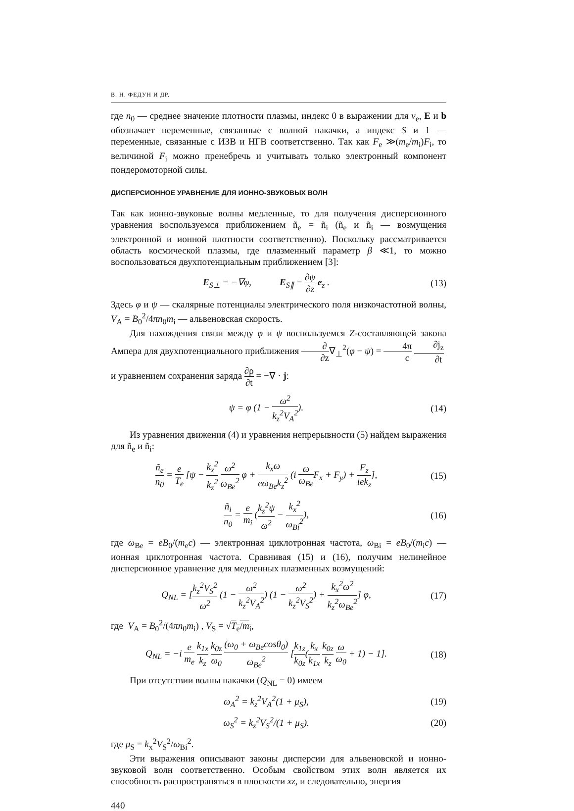В. Н. ФЕДУН И ДР.
где n<sub>0</sub> — среднее значение плотности плазмы, индекс 0 в выражении для v<sub>e</sub>, E и b обозначает переменные, связанные с волной накачки, а индекс S и 1 — переменные, связанные с ИЗВ и НГВ соответственно. Так как F<sub>e</sub> ≫(m<sub>e</sub>/m<sub>i</sub>)F<sub>i</sub>, то величиной F<sub>i</sub> можно пренебречь и учитывать только электронный компонент пондеромоторной силы.
ДИСПЕРСИОННОЕ УРАВНЕНИЕ ДЛЯ ИОННО-ЗВУКОВЫХ ВОЛН
Так как ионно-звуковые волны медленные, то для получения дисперсионного уравнения воспользуемся приближением ñ<sub>e</sub> = ñ<sub>i</sub> (ñ<sub>e</sub> и ñ<sub>i</sub> — возмущения электронной и ионной плотности соответственно). Поскольку рассматривается область космической плазмы, где плазменный параметр β ≪1, то можно воспользоваться двухпотенциальным приближением [3]:
E<sub>S⊥</sub> = −∇φ, E<sub>S∥</sub> = ∂ψ ∂z e<sub>z</sub> .
(13)
Здесь φ и ψ — скалярные потенциалы электрического поля низкочастотной волны, V<sub>A</sub> = B<sub>0</sub><sup>2</sup>/4πn<sub>0</sub>m<sub>i</sub> — альвеновская скорость.
Для нахождения связи между φ и ψ воспользуемся Z-составляющей закона Ампера для двухпотенциального приближения ∂ ∂z∇<sub>⊥</sub><sup>2</sup>(φ − ψ) = 4π c ∂j<sub>z</sub> ∂t
и уравнением сохранения заряда ∂ρ ∂t = −∇ · j:
ψ = φ (1 − ω<sup>2</sup> k<sub>z</sub><sup>2</sup>V<sub>A</sub><sup>2</sup>). (14)
Из уравнения движения (4) и уравнения непрерывности (5) найдем выражения для ñ<sub>e</sub> и ñ<sub>i</sub>:
ñ<sub>e</sub> n<sub>0</sub> = e T<sub>e</sub> [ψ − k<sub>x</sub><sup>2</sup> k<sub>z</sub><sup>2</sup> ω<sup>2</sup> ω<sub>Be</sub><sup>2</sup> φ + k<sub>x</sub>ω eω<sub>Be</sub>k<sub>z</sub><sup>2</sup> (i ω ω<sub>Be</sub> F<sub>x</sub> + F<sub>y</sub>) + F<sub>z</sub> iek<sub>z</sub>],
(15)
ñ<sub>i</sub> n<sub>0</sub> = e m<sub>i</sub> (k<sub>z</sub><sup>2</sup>ψ ω<sup>2</sup> − k<sub>x</sub><sup>2</sup> ω<sub>Bi</sub><sup>2</sup>),
(16)
где ω<sub>Be</sub> = eB<sub>0</sub>/(m<sub>e</sub>c) — электронная циклотронная частота, ω<sub>Bi</sub> = eB<sub>0</sub>/(m<sub>i</sub>c) — ионная циклотронная частота. Сравнивая (15) и (16), получим нелинейное дисперсионное уравнение для медленных плазменных возмущений:
Q<sub>NL</sub> = [k<sub>z</sub><sup>2</sup>V<sub>S</sub><sup>2</sup> ω<sup>2</sup> (1 − ω<sup>2</sup> k<sub>z</sub><sup>2</sup>V<sub>A</sub><sup>2</sup>) (1 − ω<sup>2</sup> k<sub>z</sub><sup>2</sup>V<sub>S</sub><sup>2</sup>) + k<sub>x</sub><sup>2</sup>ω<sup>2</sup> k<sub>z</sub><sup>2</sup>ω<sub>Be</sub><sup>2</sup>] φ,
(17)
где V<sub>A</sub> = B<sub>0</sub><sup>2</sup>/(4πn<sub>0</sub>m<sub>i</sub>) , V<sub>S</sub> = √T<sub>e</sub>/m<sub>i</sub>,
Q<sub>NL</sub> = −i e m<sub>e</sub> k<sub>1x</sub> k<sub>z</sub> k<sub>0z</sub> ω<sub>0</sub> (ω<sub>0</sub> + ω<sub>Be</sub>cosθ<sub>0</sub>) ω<sub>Be</sub><sup>2</sup> [k<sub>1z</sub> k<sub>0z</sub>(k<sub>x</sub> k<sub>1x</sub> k<sub>0z</sub> k<sub>z</sub> ω ω<sub>0</sub> + 1) − 1].
(18)
При отсутствии волны накачки (Q<sub>NL</sub> = 0) имеем
ω<sub>A</sub><sup>2</sup> = k<sub>z</sub><sup>2</sup>V<sub>A</sub><sup>2</sup>(1 + μ<sub>S</sub>), (19)
ω<sub>S</sub><sup>2</sup> = k<sub>z</sub><sup>2</sup>V<sub>S</sub><sup>2</sup>/(1 + μ<sub>S</sub>). (20)
где μ<sub>S</sub> = k<sub>x</sub><sup>2</sup>V<sub>S</sub><sup>2</sup>/ω<sub>Bi</sub><sup>2</sup>.
Эти выражения описывают законы дисперсии для альвеновской и ионно-звуковой волн соответственно. Особым свойством этих волн является их способность распространяться в плоскости xz, и следовательно, энергия
440